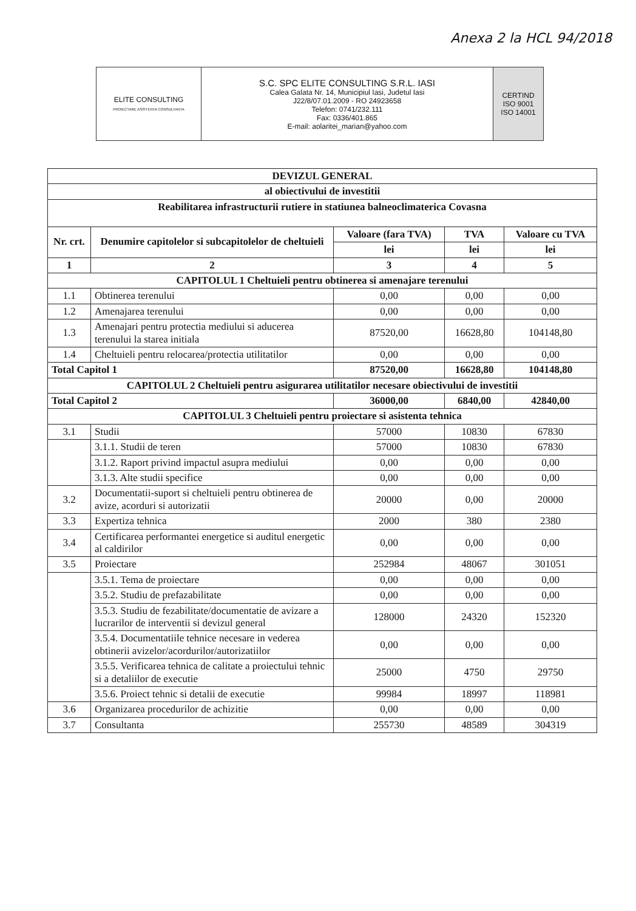Anexa 2 la HCL 94/2018
| ELITE CONSULTING PROIECTARE ASISTENTA CONSULTANTA | S.C. SPC ELITE CONSULTING S.R.L. IASI Calea Galata Nr. 14, Municipiul Iasi, Judetul Iasi J22/8/07.01.2009 - RO 24923658 Telefon: 0741/232.111 Fax: 0336/401.865 E-mail: aolaritei_marian@yahoo.com | CERTIND ISO 9001 ISO 14001 |
| DEVIZUL GENERAL | | | | |
| al obiectivului de investitii | | | | |
| Reabilitarea infrastructurii rutiere in statiunea balneoclimaterica Covasna | | | | |
| Nr. crt. | Denumire capitolelor si subcapitolelor de cheltuieli | Valoare (fara TVA) | TVA | Valoare cu TVA |
| | | lei | lei | lei |
| 1 | 2 | 3 | 4 | 5 |
| CAPITOLUL 1 Cheltuieli pentru obtinerea si amenajare terenului | | | | |
| 1.1 | Obtinerea terenului | 0,00 | 0,00 | 0,00 |
| 1.2 | Amenajarea terenului | 0,00 | 0,00 | 0,00 |
| 1.3 | Amenajari pentru protectia mediului si aducerea terenului la starea initiala | 87520,00 | 16628,80 | 104148,80 |
| 1.4 | Cheltuieli pentru relocarea/protectia utilitatilor | 0,00 | 0,00 | 0,00 |
| Total Capitol 1 | | 87520,00 | 16628,80 | 104148,80 |
| CAPITOLUL 2 Cheltuieli pentru asigurarea utilitatilor necesare obiectivului de investitii | | | | |
| Total Capitol 2 | | 36000,00 | 6840,00 | 42840,00 |
| CAPITOLUL 3 Cheltuieli pentru proiectare si asistenta tehnica | | | | |
| 3.1 | Studii | 57000 | 10830 | 67830 |
| | 3.1.1. Studii de teren | 57000 | 10830 | 67830 |
| | 3.1.2. Raport privind impactul asupra mediului | 0,00 | 0,00 | 0,00 |
| | 3.1.3. Alte studii specifice | 0,00 | 0,00 | 0,00 |
| 3.2 | Documentatii-suport si cheltuieli pentru obtinerea de avize, acorduri si autorizatii | 20000 | 0,00 | 20000 |
| 3.3 | Expertiza tehnica | 2000 | 380 | 2380 |
| 3.4 | Certificarea performantei energetice si auditul energetic al caldirilor | 0,00 | 0,00 | 0,00 |
| 3.5 | Proiectare | 252984 | 48067 | 301051 |
| | 3.5.1. Tema de proiectare | 0,00 | 0,00 | 0,00 |
| | 3.5.2. Studiu de prefazabilitate | 0,00 | 0,00 | 0,00 |
| | 3.5.3. Studiu de fezabilitate/documentatie de avizare a lucrarilor de interventii si devizul general | 128000 | 24320 | 152320 |
| | 3.5.4. Documentatiile tehnice necesare in vederea obtinerii avizelor/acordurilor/autorizatiilor | 0,00 | 0,00 | 0,00 |
| | 3.5.5. Verificarea tehnica de calitate a proiectului tehnic si a detaliilor de executie | 25000 | 4750 | 29750 |
| | 3.5.6. Proiect tehnic si detalii de executie | 99984 | 18997 | 118981 |
| 3.6 | Organizarea procedurilor de achizitie | 0,00 | 0,00 | 0,00 |
| 3.7 | Consultanta | 255730 | 48589 | 304319 |